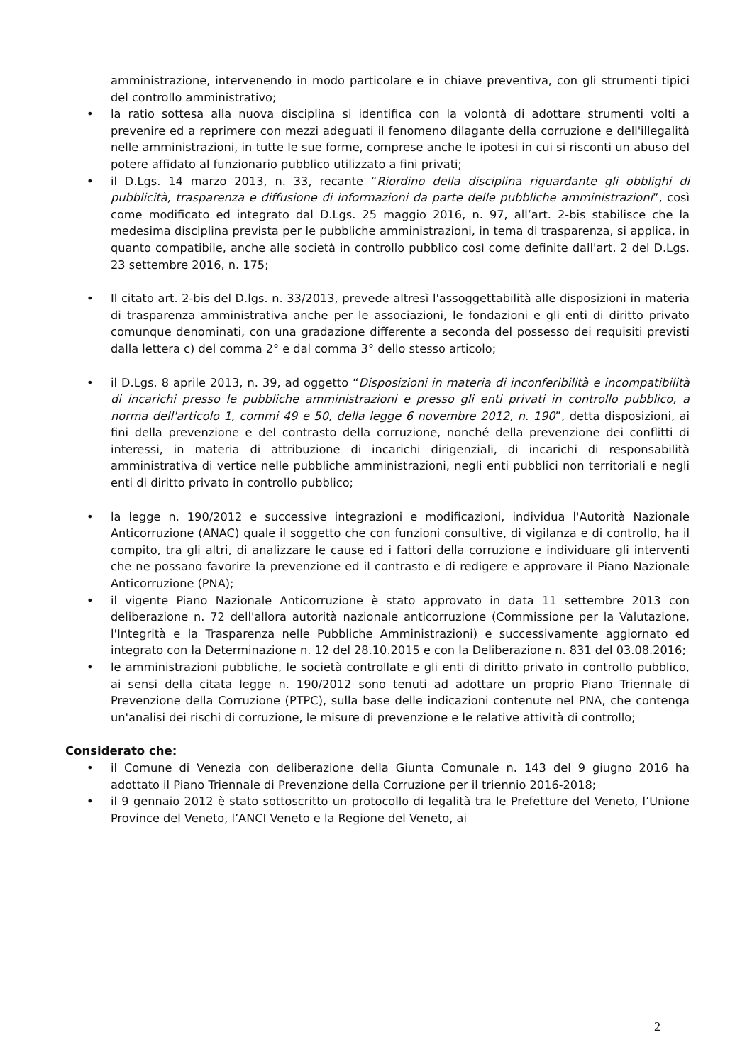amministrazione, intervenendo in modo particolare e in chiave preventiva, con gli strumenti tipici del controllo amministrativo;
• la ratio sottesa alla nuova disciplina si identifica con la volontà di adottare strumenti volti a prevenire ed a reprimere con mezzi adeguati il fenomeno dilagante della corruzione e dell'illegalità nelle amministrazioni, in tutte le sue forme, comprese anche le ipotesi in cui si risconti un abuso del potere affidato al funzionario pubblico utilizzato a fini privati;
• il D.Lgs. 14 marzo 2013, n. 33, recante “Riordino della disciplina riguardante gli obblighi di pubblicità, trasparenza e diffusione di informazioni da parte delle pubbliche amministrazioni”, così come modificato ed integrato dal D.Lgs. 25 maggio 2016, n. 97, all’art. 2-bis stabilisce che la medesima disciplina prevista per le pubbliche amministrazioni, in tema di trasparenza, si applica, in quanto compatibile, anche alle società in controllo pubblico così come definite dall'art. 2 del D.Lgs. 23 settembre 2016, n. 175;
• Il citato art. 2-bis del D.lgs. n. 33/2013, prevede altresì l'assoggettabilità alle disposizioni in materia di trasparenza amministrativa anche per le associazioni, le fondazioni e gli enti di diritto privato comunque denominati, con una gradazione differente a seconda del possesso dei requisiti previsti dalla lettera c) del comma 2° e dal comma 3° dello stesso articolo;
• il D.Lgs. 8 aprile 2013, n. 39, ad oggetto “Disposizioni in materia di inconferibilità e incompatibilità di incarichi presso le pubbliche amministrazioni e presso gli enti privati in controllo pubblico, a norma dell'articolo 1, commi 49 e 50, della legge 6 novembre 2012, n. 190”, detta disposizioni, ai fini della prevenzione e del contrasto della corruzione, nonché della prevenzione dei conflitti di interessi, in materia di attribuzione di incarichi dirigenziali, di incarichi di responsabilità amministrativa di vertice nelle pubbliche amministrazioni, negli enti pubblici non territoriali e negli enti di diritto privato in controllo pubblico;
• la legge n. 190/2012 e successive integrazioni e modificazioni, individua l'Autorità Nazionale Anticorruzione (ANAC) quale il soggetto che con funzioni consultive, di vigilanza e di controllo, ha il compito, tra gli altri, di analizzare le cause ed i fattori della corruzione e individuare gli interventi che ne possano favorire la prevenzione ed il contrasto e di redigere e approvare il Piano Nazionale Anticorruzione (PNA);
• il vigente Piano Nazionale Anticorruzione è stato approvato in data 11 settembre 2013 con deliberazione n. 72 dell'allora autorità nazionale anticorruzione (Commissione per la Valutazione, l'Integrità e la Trasparenza nelle Pubbliche Amministrazioni) e successivamente aggiornato ed integrato con la Determinazione n. 12 del 28.10.2015 e con la Deliberazione n. 831 del 03.08.2016;
• le amministrazioni pubbliche, le società controllate e gli enti di diritto privato in controllo pubblico, ai sensi della citata legge n. 190/2012 sono tenuti ad adottare un proprio Piano Triennale di Prevenzione della Corruzione (PTPC), sulla base delle indicazioni contenute nel PNA, che contenga un'analisi dei rischi di corruzione, le misure di prevenzione e le relative attività di controllo;
Considerato che:
• il Comune di Venezia con deliberazione della Giunta Comunale n. 143 del 9 giugno 2016 ha adottato il Piano Triennale di Prevenzione della Corruzione per il triennio 2016-2018;
• il 9 gennaio 2012 è stato sottoscritto un protocollo di legalità tra le Prefetture del Veneto, l’Unione Province del Veneto, l’ANCI Veneto e la Regione del Veneto, ai
2